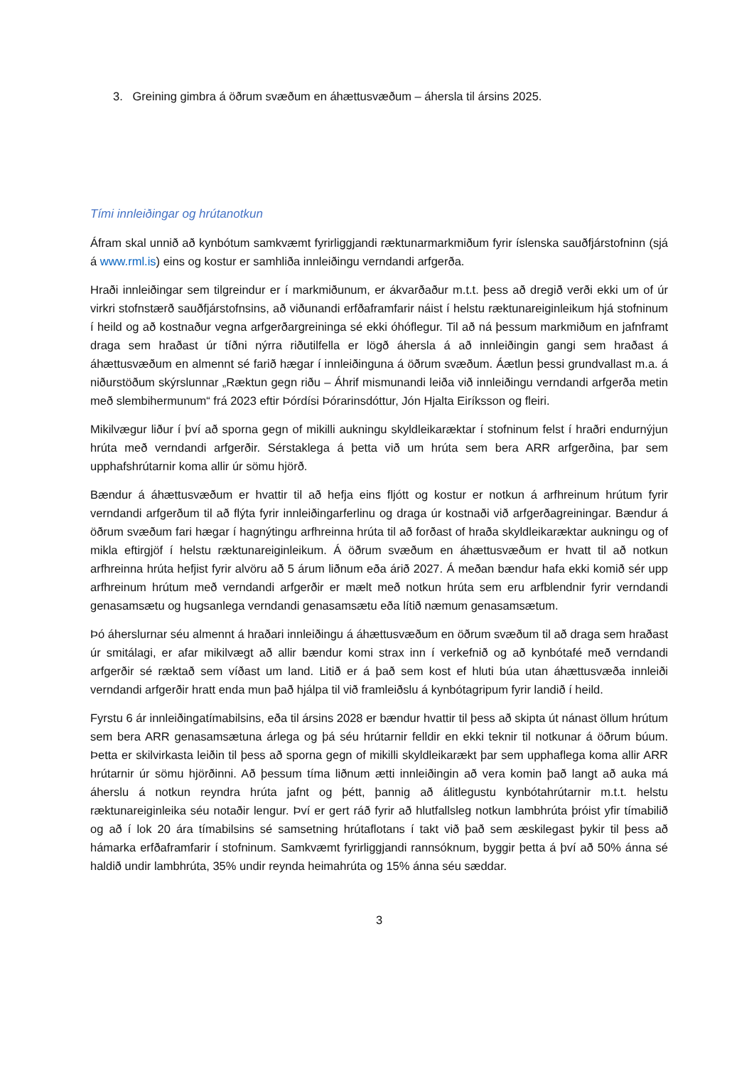3. Greining gimbra á öðrum svæðum en áhættusvæðum – áhersla til ársins 2025.
Tími innleiðingar og hrútanotkun
Áfram skal unnið að kynbótum samkvæmt fyrirliggjandi ræktunarmarkmiðum fyrir íslenska sauðfjárstofninn (sjá á www.rml.is) eins og kostur er samhliða innleiðingu verndandi arfgerða.
Hraði innleiðingar sem tilgreindur er í markmiðunum, er ákvarðaður m.t.t. þess að dregið verði ekki um of úr virkri stofnstærð sauðfjárstofnsins, að viðunandi erfðaframfarir náist í helstu ræktunareiginleikum hjá stofninum í heild og að kostnaður vegna arfgerðargreininga sé ekki óhóflegur. Til að ná þessum markmiðum en jafnframt draga sem hraðast úr tíðni nýrra riðutilfella er lögð áhersla á að innleiðingin gangi sem hraðast á áhættusvæðum en almennt sé farið hægar í innleiðinguna á öðrum svæðum. Áætlun þessi grundvallast m.a. á niðurstöðum skýrslunnar „Ræktun gegn riðu – Áhrif mismunandi leiða við innleiðingu verndandi arfgerða metin með slembihermunum“ frá 2023 eftir Þórdísi Þórarinsdóttur, Jón Hjalta Eiríksson og fleiri.
Mikilvægur liður í því að sporna gegn of mikilli aukningu skyldleikaræktar í stofninum felst í hraðri endurnýjun hrúta með verndandi arfgerðir. Sérstaklega á þetta við um hrúta sem bera ARR arfgerðina, þar sem upphafshrútarnir koma allir úr sömu hjörð.
Bændur á áhættusvæðum er hvattir til að hefja eins fljótt og kostur er notkun á arfhreinum hrútum fyrir verndandi arfgerðum til að flýta fyrir innleiðingarferlinu og draga úr kostnaði við arfgerðagreiningar. Bændur á öðrum svæðum fari hægar í hagnýtingu arfhreinna hrúta til að forðast of hraða skyldleikaræktar aukningu og of mikla eftirgjöf í helstu ræktunareiginleikum. Á öðrum svæðum en áhættusvæðum er hvatt til að notkun arfhreinna hrúta hefjist fyrir alvöru að 5 árum liðnum eða árið 2027. Á meðan bændur hafa ekki komið sér upp arfhreinum hrútum með verndandi arfgerðir er mælt með notkun hrúta sem eru arfblendnir fyrir verndandi genasamsætu og hugsanlega verndandi genasamsætu eða lítið næmum genasamsætum.
Þó áherslurnar séu almennt á hraðari innleiðingu á áhættusvæðum en öðrum svæðum til að draga sem hraðast úr smitálagi, er afar mikilvægt að allir bændur komi strax inn í verkefnið og að kynbótafé með verndandi arfgerðir sé ræktað sem víðast um land. Litið er á það sem kost ef hluti búa utan áhættusvæða innleiði verndandi arfgerðir hratt enda mun það hjálpa til við framleiðslu á kynbótagripum fyrir landið í heild.
Fyrstu 6 ár innleiðingatímabilsins, eða til ársins 2028 er bændur hvattir til þess að skipta út nánast öllum hrútum sem bera ARR genasamsætuna árlega og þá séu hrútarnir felldir en ekki teknir til notkunar á öðrum búum. Þetta er skilvirkasta leiðin til þess að sporna gegn of mikilli skyldleikarækt þar sem upphaflega koma allir ARR hrútarnir úr sömu hjörðinni. Að þessum tíma liðnum ætti innleiðingin að vera komin það langt að auka má áherslu á notkun reyndra hrúta jafnt og þétt, þannig að álitlegustu kynbótahrútarnir m.t.t. helstu ræktunareiginleika séu notaðir lengur. Því er gert ráð fyrir að hlutfallsleg notkun lambhrúta þróist yfir tímabilið og að í lok 20 ára tímabilsins sé samsetning hrútaflotans í takt við það sem æskilegast þykir til þess að hámarka erfðaframfarir í stofninum. Samkvæmt fyrirliggjandi rannsóknum, byggir þetta á því að 50% ánna sé haldið undir lambhrúta, 35% undir reynda heimahrúta og 15% ánna séu sæddar.
3